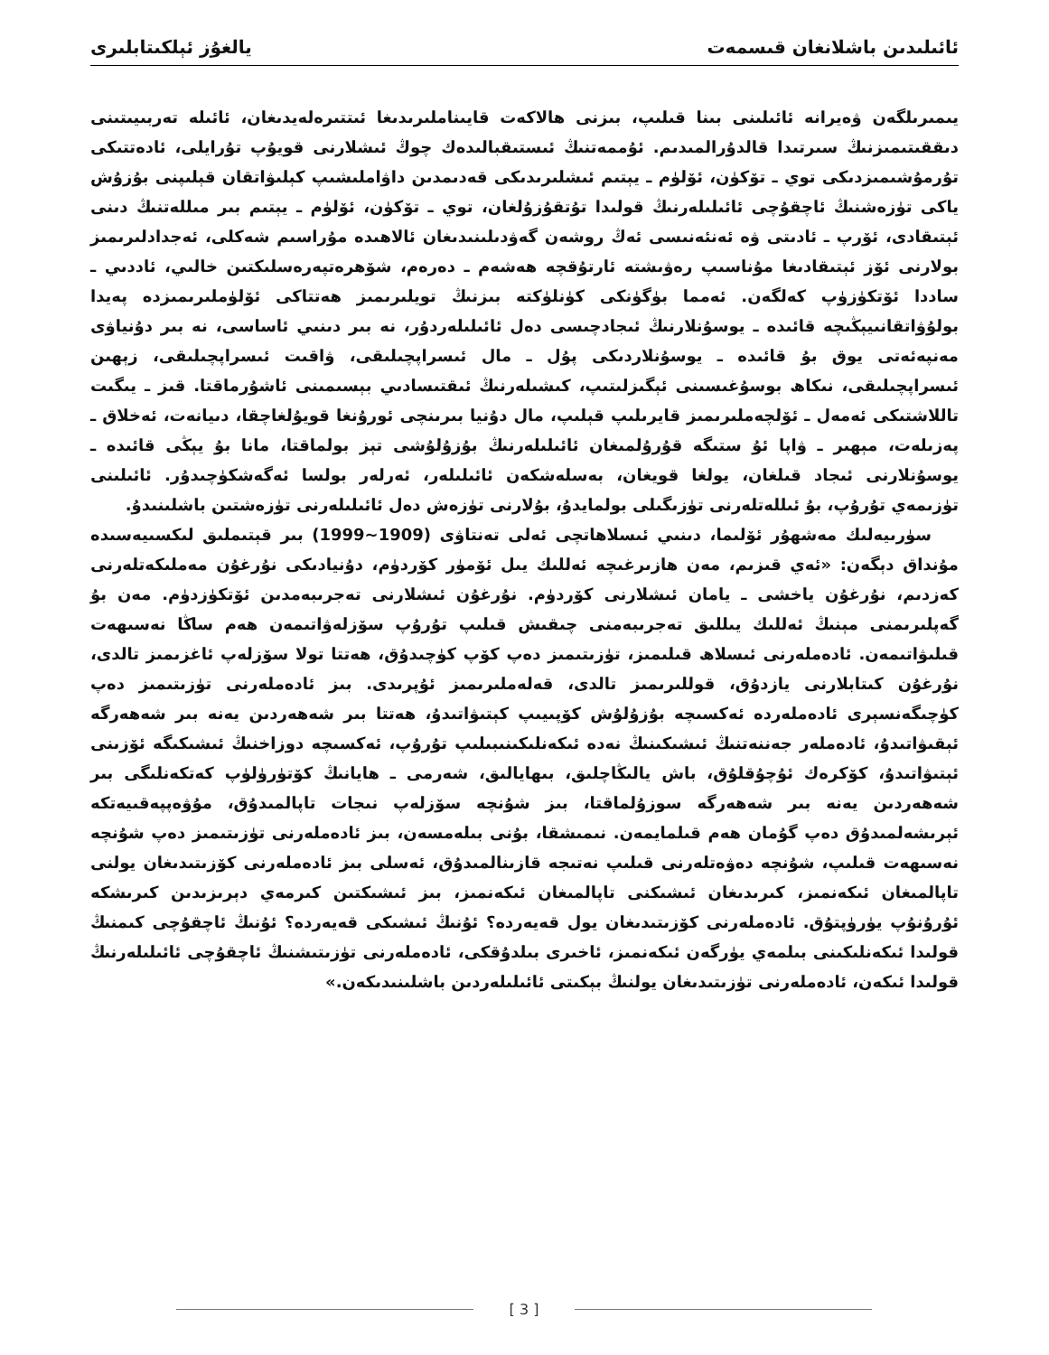ئائىلىدىن باشلانغان قىسمەت يالغۇز ئېلكىتابلىرى
يىمىرىلگەن ۋەيرانە ئائىلىنى بىنا قىلىپ، بىزنى ھالاكەت قايىناملىرىدىغا ئىتتىرەلەيدىغان، ئائىلە تەربىيىتىنى دىققىتىمىزنىڭ سىرتىدا قالدۇرالمىدىم. ئۇممەتنىڭ ئىستىقبالىدەك چوڭ ئىشلارنى قويۇپ تۇرايلى، ئادەتتىكى تۇرمۇشىمىزدىكى توي ـ تۆكۈن، ئۆلۈم ـ يېتىم ئىشلىرىدىكى قەدىمدىن داۋاملىشىپ كېلىۋاتقان قېلىپنى بۇزۇش ياكى تۈزەشنىڭ ئاچقۇچى ئائىلىلەرنىڭ قولىدا تۇتقۇزۇلغان، توي ـ تۆكۈن، ئۆلۈم ـ يېتىم بىر مىللەتنىڭ دىنى ئېتىقادى، ئۆرپ ـ ئادىتى ۋە ئەنئەنىسى ئەڭ روشەن گەۋدىلىنىدىغان ئالاھىدە مۇراسىم شەكلى، ئەجدادلىرىمىز بولارنى ئۆز ئېتىقادىغا مۇناسىپ رەۋىشتە ئارتۇقچە ھەشەم ـ دەرەم، شۆھرەتپەرەسلىكتىن خالىي، ئاددىي ـ ساددا ئۆتكۈزۈپ كەلگەن. ئەمما بۈگۈنكى كۈنلۈكتە بىزنىڭ تويلىرىمىز ھەتتاكى ئۆلۈملىرىمىزدە پەيدا بولۇۋاتقانىيېڭىچە قائىدە ـ يوسۇنلارنىڭ ئىجادچىسى دەل ئائىلىلەردۇر، نە بىر دىنىي ئاساسى، نە بىر دۇنياۋى مەنپەئەتى يوق بۇ قائىدە ـ يوسۇنلاردىكى پۇل ـ مال ئىسراپچىلىقى، ۋاقىت ئىسراپچىلىقى، زېھىن ئىسراپچىلىقى، نىكاھ بوسۇغىسىنى ئېگىزلىتىپ، كىشىلەرنىڭ ئىقتىسادىي بېسىمىنى ئاشۇرماقتا. قىز ـ يىگىت تاللاشتىكى ئەمەل ـ ئۆلچەملىرىمىز قايرىلىپ قېلىپ، مال دۇنيا بىرىنچى ئورۇنغا قويۇلغاچقا، دىيانەت، ئەخلاق ـ پەزىلەت، مېھىر ـ ۋاپا ئۇ ستىگە قۇرۇلمىغان ئائىلىلەرنىڭ بۇزۇلۇشى تېز بولماقتا، مانا بۇ يېڭى قائىدە ـ يوسۇنلارنى ئىجاد قىلغان، يولغا قويغان، بەسلەشكەن ئائىلىلەر، ئەرلەر بولسا ئەگەشكۈچىدۇر. ئائىلىنى تۈزىمەي تۇرۇپ، بۇ ئىللەتلەرنى تۈزىگىلى بولمايدۇ، بۇلارنى تۈزەش دەل ئائىلىلەرنى تۈزەشتىن باشلىنىدۇ.
سۈرىيەلىك مەشھۇر ئۆلىما، دىنىي ئىسلاھاتچى ئەلى تەنتاۋى (1909~1999) بىر قېتىملىق لىكسىيەسىدە مۇنداق دېگەن: «ئەي قىزىم، مەن ھازىرغىچە ئەللىك يىل ئۆمۈر كۆردۈم، دۇنيادىكى نۇرغۇن مەملىكەتلەرنى كەزدىم، نۇرغۇن ياخشى ـ يامان ئىشلارنى كۆردۈم. نۇرغۇن ئىشلارنى تەجرىبەمدىن ئۆتكۈزدۈم. مەن بۇ گەپلىرىمنى مېنىڭ ئەللىك يىللىق تەجرىبەمنى چىقىش قىلىپ تۇرۇپ سۆزلەۋاتىمەن ھەم ساڭا نەسىھەت قىلىۋاتىمەن. ئادەملەرنى ئىسلاھ قىلىمىز، تۈزىتىمىز دەپ كۆپ كۈچىدۇق، ھەتتا تولا سۆزلەپ ئاغزىمىز تالدى، نۇرغۇن كىتابلارنى يازدۇق، قوللىرىمىز تالدى، قەلەملىرىمىز ئۇپرىدى. بىز ئادەملەرنى تۈزىتىمىز دەپ كۈچىگەنسېرى ئادەملەردە ئەكسىچە بۇزۇلۇش كۆپىيىپ كېتىۋاتىدۇ، ھەتتا بىر شەھەردىن يەنە بىر شەھەرگە ئېقىۋاتىدۇ، ئادەملەر جەننەتنىڭ ئىشىكىنىڭ نەدە ئىكەنلىكىنىبىلىپ تۇرۇپ، ئەكسىچە دوزاخنىڭ ئىشىكىگە ئۆزىنى ئېتىۋاتىدۇ، كۆكرەك ئۇچۇقلۇق، باش يالىڭاچلىق، بىھايالىق، شەرمى ـ ھايانىڭ كۆتۈرۈلۈپ كەتكەنلىگى بىر شەھەردىن يەنە بىر شەھەرگە سوزۇلماقتا، بىز شۇنچە سۆزلەپ نىجات تاپالمىدۇق، مۇۋەپپەقىيەتكە ئېرىشەلمىدۇق دەپ گۇمان ھەم قىلمايمەن. نىمىشقا، بۇنى بىلەمسەن، بىز ئادەملەرنى تۈزىتىمىز دەپ شۇنچە نەسىھەت قىلىپ، شۇنچە دەۋەتلەرنى قىلىپ نەتىجە قازىنالمىدۇق، ئەسلى بىز ئادەملەرنى كۆزىتىدىغان يولنى تاپالمىغان ئىكەنمىز، كىرىدىغان ئىشىكنى تاپالمىغان ئىكەنمىز، بىز ئىشىكتىن كىرمەي دېرىزىدىن كىرىشكە ئۇرۇنۇپ يۈرۈپتۇق. ئادەملەرنى كۆزىتىدىغان يول قەيەردە؟ ئۇنىڭ ئىشىكى قەيەردە؟ ئۇنىڭ ئاچقۇچى كىمنىڭ قولىدا ئىكەنلىكىنى بىلمەي يۈرگەن ئىكەنمىز، ئاخىرى بىلدۇقكى، ئادەملەرنى تۈزىتىشنىڭ ئاچقۇچى ئائىلىلەرنىڭ قولىدا ئىكەن، ئادەملەرنى تۈزىتىدىغان يولنىڭ بېكىتى ئائىلىلەردىن باشلىنىدىكەن.»
[ 3 ]